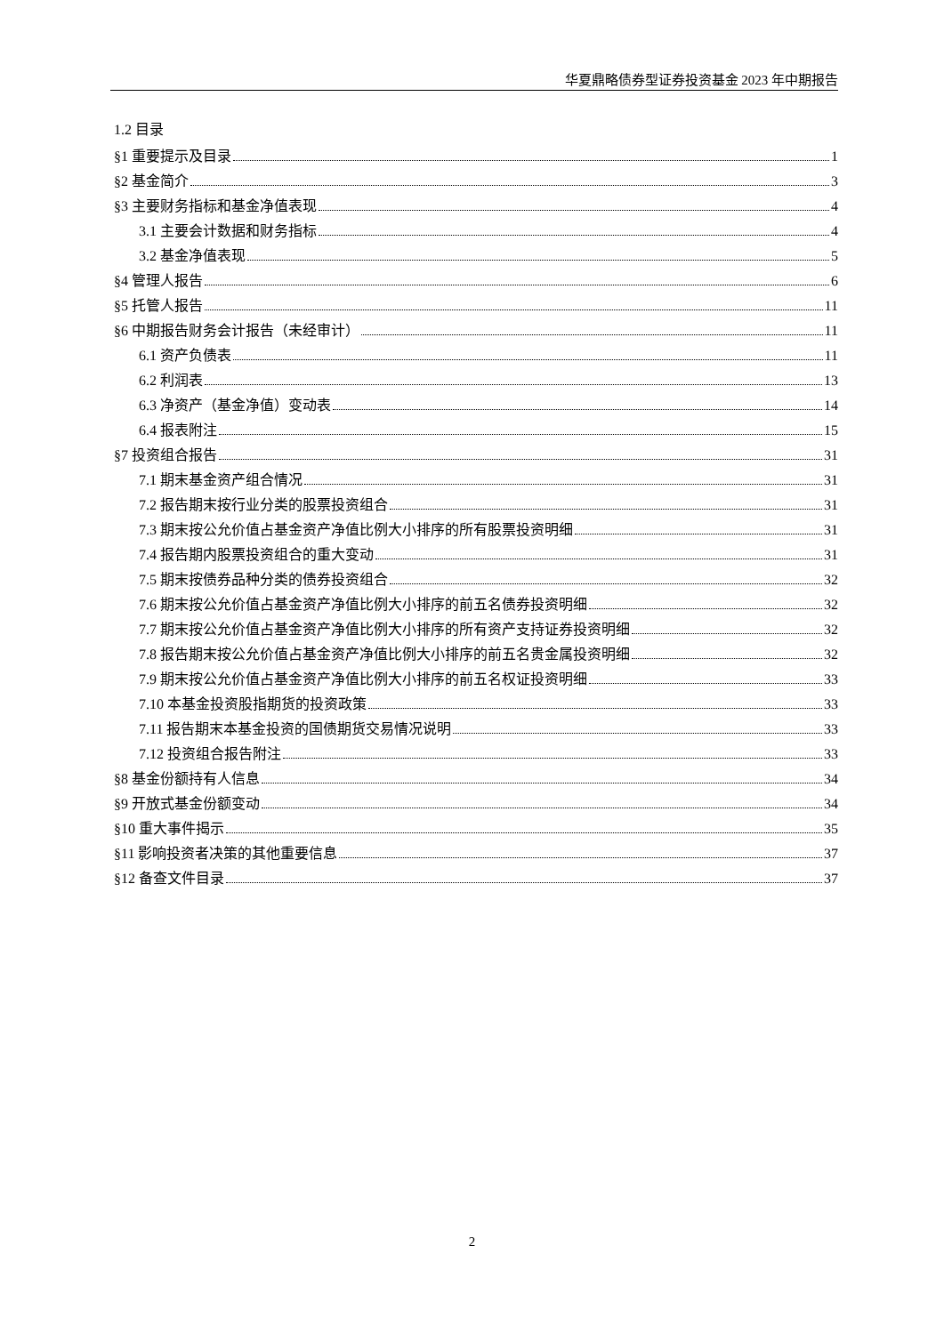华夏鼎略债券型证券投资基金 2023 年中期报告
1.2 目录
§1 重要提示及目录 1
§2 基金简介 3
§3 主要财务指标和基金净值表现 4
3.1 主要会计数据和财务指标 4
3.2 基金净值表现 5
§4 管理人报告 6
§5 托管人报告 11
§6 中期报告财务会计报告（未经审计） 11
6.1 资产负债表 11
6.2 利润表 13
6.3 净资产（基金净值）变动表 14
6.4 报表附注 15
§7 投资组合报告 31
7.1 期末基金资产组合情况 31
7.2 报告期末按行业分类的股票投资组合 31
7.3 期末按公允价值占基金资产净值比例大小排序的所有股票投资明细 31
7.4 报告期内股票投资组合的重大变动 31
7.5 期末按债券品种分类的债券投资组合 32
7.6 期末按公允价值占基金资产净值比例大小排序的前五名债券投资明细 32
7.7 期末按公允价值占基金资产净值比例大小排序的所有资产支持证券投资明细 32
7.8 报告期末按公允价值占基金资产净值比例大小排序的前五名贵金属投资明细 32
7.9 期末按公允价值占基金资产净值比例大小排序的前五名权证投资明细 33
7.10 本基金投资股指期货的投资政策 33
7.11 报告期末本基金投资的国债期货交易情况说明 33
7.12 投资组合报告附注 33
§8 基金份额持有人信息 34
§9 开放式基金份额变动 34
§10 重大事件揭示 35
§11 影响投资者决策的其他重要信息 37
§12 备查文件目录 37
2